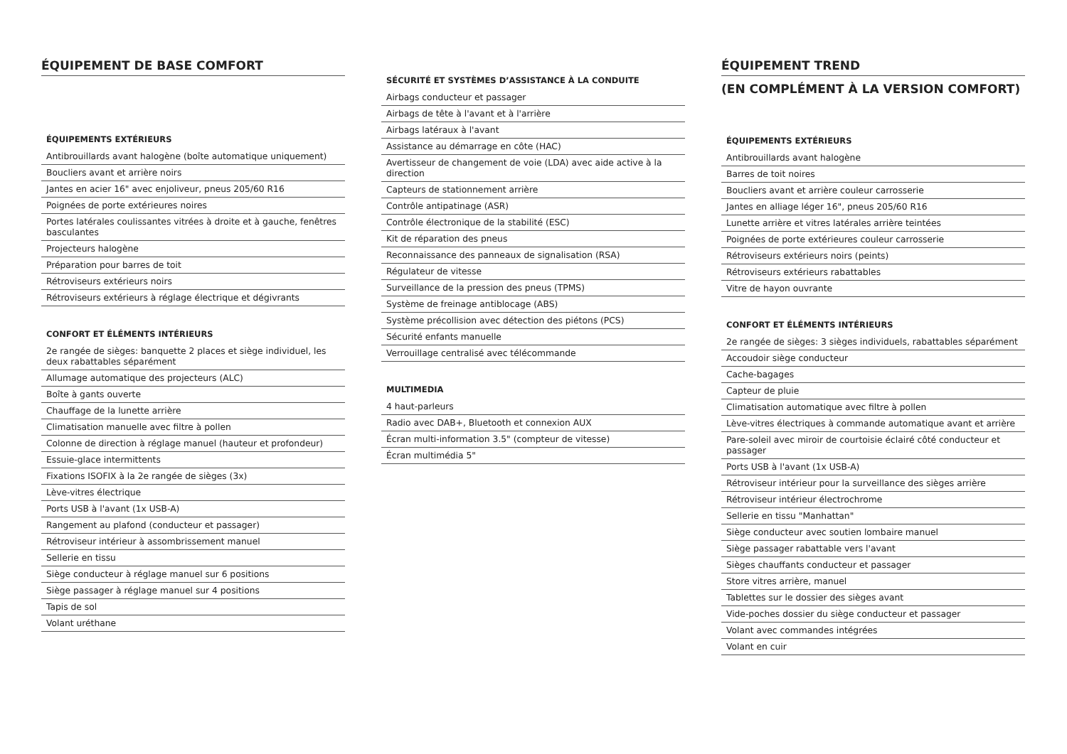ÉQUIPEMENT DE BASE COMFORT
ÉQUIPEMENTS EXTÉRIEURS
Antibrouillards avant halogène (boîte automatique uniquement)
Boucliers avant et arrière noirs
Jantes en acier 16" avec enjoliveur, pneus 205/60 R16
Poignées de porte extérieures noires
Portes latérales coulissantes vitrées à droite et à gauche, fenêtres basculantes
Projecteurs halogène
Préparation pour barres de toit
Rétroviseurs extérieurs noirs
Rétroviseurs extérieurs à réglage électrique et dégivrants
CONFORT ET ÉLÉMENTS INTÉRIEURS
2e rangée de sièges: banquette 2 places et siège individuel, les deux rabattables séparément
Allumage automatique des projecteurs (ALC)
Boîte à gants ouverte
Chauffage de la lunette arrière
Climatisation manuelle avec filtre à pollen
Colonne de direction à réglage manuel (hauteur et profondeur)
Essuie-glace intermittents
Fixations ISOFIX à la 2e rangée de sièges (3x)
Lève-vitres électrique
Ports USB à l'avant (1x USB-A)
Rangement au plafond (conducteur et passager)
Rétroviseur intérieur à assombrissement manuel
Sellerie en tissu
Siège conducteur à réglage manuel sur 6 positions
Siège passager à réglage manuel sur 4 positions
Tapis de sol
Volant uréthane
SÉCURITÉ ET SYSTÈMES D’ASSISTANCE À LA CONDUITE
Airbags conducteur et passager
Airbags de tête à l'avant et à l'arrière
Airbags latéraux à l'avant
Assistance au démarrage en côte (HAC)
Avertisseur de changement de voie (LDA) avec aide active à la direction
Capteurs de stationnement arrière
Contrôle antipatinage (ASR)
Contrôle électronique de la stabilité (ESC)
Kit de réparation des pneus
Reconnaissance des panneaux de signalisation (RSA)
Régulateur de vitesse
Surveillance de la pression des pneus (TPMS)
Système de freinage antiblocage (ABS)
Système précollision avec détection des piétons (PCS)
Sécurité enfants manuelle
Verrouillage centralisé avec télécommande
MULTIMEDIA
4 haut-parleurs
Radio avec DAB+, Bluetooth et connexion AUX
Écran multi-information 3.5" (compteur de vitesse)
Écran multimédia 5"
ÉQUIPEMENT TREND
(EN COMPLÉMENT À LA VERSION COMFORT)
ÉQUIPEMENTS EXTÉRIEURS
Antibrouillards avant halogène
Barres de toit noires
Boucliers avant et arrière couleur carrosserie
Jantes en alliage léger 16", pneus 205/60 R16
Lunette arrière et vitres latérales arrière teintées
Poignées de porte extérieures couleur carrosserie
Rétroviseurs extérieurs noirs (peints)
Rétroviseurs extérieurs rabattables
Vitre de hayon ouvrante
CONFORT ET ÉLÉMENTS INTÉRIEURS
2e rangée de sièges: 3 sièges individuels, rabattables séparément
Accoudoir siège conducteur
Cache-bagages
Capteur de pluie
Climatisation automatique avec filtre à pollen
Lève-vitres électriques à commande automatique avant et arrière
Pare-soleil avec miroir de courtoisie éclairé côté conducteur et passager
Ports USB à l'avant (1x USB-A)
Rétroviseur intérieur pour la surveillance des sièges arrière
Rétroviseur intérieur électrochrome
Sellerie en tissu "Manhattan"
Siège conducteur avec soutien lombaire manuel
Siège passager rabattable vers l'avant
Sièges chauffants conducteur et passager
Store vitres arrière, manuel
Tablettes sur le dossier des sièges avant
Vide-poches dossier du siège conducteur et passager
Volant avec commandes intégrées
Volant en cuir